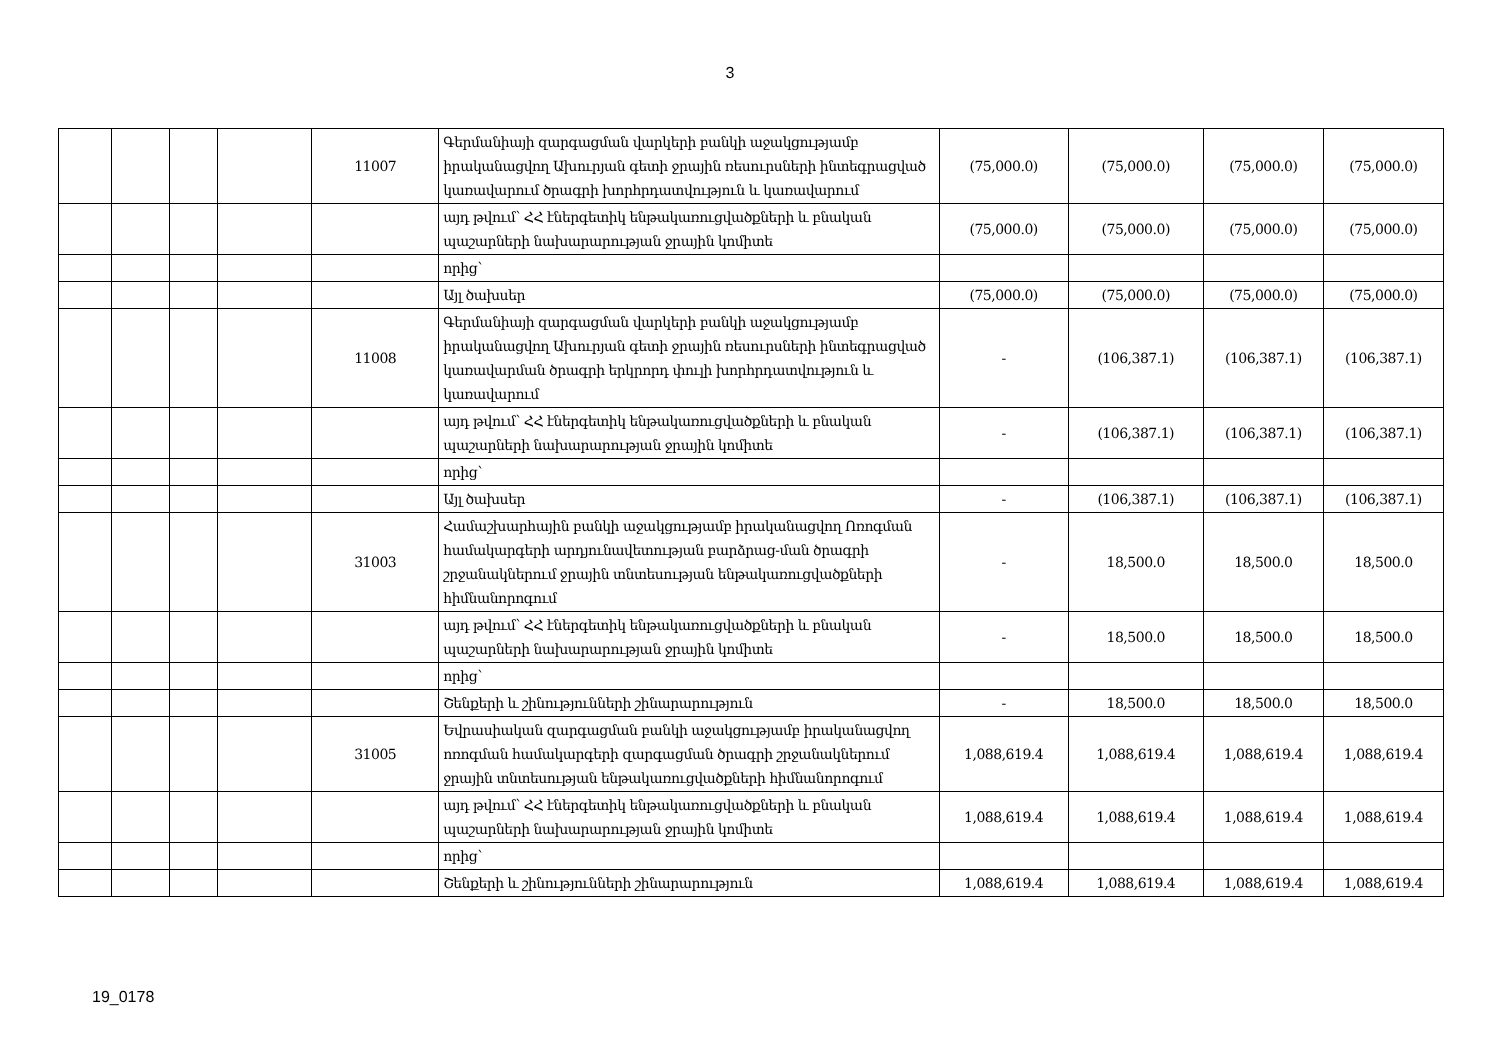3
| | | | | 11007 | Գերմանիայի զարգացման վարկերի բանկի աջակցությամբ իրականացվող Ախուրյան գետի ջրային ռեսուրսների ինտեգրացված կառավարում ծրագրի խորհրդատվություն և կառավարում | (75,000.0) | (75,000.0) | (75,000.0) | (75,000.0) |
| | | | | | այդ թվում՝ ՀՀ էներգետիկ ենթակառուցվածքների և բնական պաշարների նախարարության ջրային կոմիտե | (75,000.0) | (75,000.0) | (75,000.0) | (75,000.0) |
| | | | | | որից՝ | | | | |
| | | | | | Այլ ծախսեր | (75,000.0) | (75,000.0) | (75,000.0) | (75,000.0) |
| | | | | 11008 | Գերմանիայի զարգացման վարկերի բանկի աջակցությամբ իրականացվող Ախուրյան գետի ջրային ռեսուրսների ինտեգրացված կառավարման ծրագրի երկրորդ փուլի խորհրդատվություն և կառավարում | - | (106,387.1) | (106,387.1) | (106,387.1) |
| | | | | | այդ թվում՝ ՀՀ էներգետիկ ենթակառուցվածքների և բնական պաշարների նախարարության ջրային կոմիտե | - | (106,387.1) | (106,387.1) | (106,387.1) |
| | | | | | որից՝ | | | | |
| | | | | | Այլ ծախսեր | - | (106,387.1) | (106,387.1) | (106,387.1) |
| | | | | 31003 | Համաշխարհային բանկի աջակցությամբ իրականացվող Ոռոգման համակարգերի արդյունավետության բարձրաց-ման ծրագրի շրջանակներում ջրային տնտեսության ենթակառուցվածքների հիմնանորոգում | - | 18,500.0 | 18,500.0 | 18,500.0 |
| | | | | | այդ թվում՝ ՀՀ էներգետիկ ենթակառուցվածքների և բնական պաշարների նախարարության ջրային կոմիտե | - | 18,500.0 | 18,500.0 | 18,500.0 |
| | | | | | որից՝ | | | | |
| | | | | | Շենքերի և շինությունների շինարարություն | - | 18,500.0 | 18,500.0 | 18,500.0 |
| | | | | 31005 | Եվրասիական զարգացման բանկի աջակցությամբ իրականացվող ոռոգման համակարգերի զարգացման ծրագրի շրջանակներում ջրային տնտեսության ենթակառուցվածքների հիմնանորոգում | 1,088,619.4 | 1,088,619.4 | 1,088,619.4 | 1,088,619.4 |
| | | | | | այդ թվում՝ ՀՀ էներգետիկ ենթակառուցվածքների և բնական պաշարների նախարարության ջրային կոմիտե | 1,088,619.4 | 1,088,619.4 | 1,088,619.4 | 1,088,619.4 |
| | | | | | որից՝ | | | | |
| | | | | | Շենքերի և շինությունների շինարարություն | 1,088,619.4 | 1,088,619.4 | 1,088,619.4 | 1,088,619.4 |
19_0178